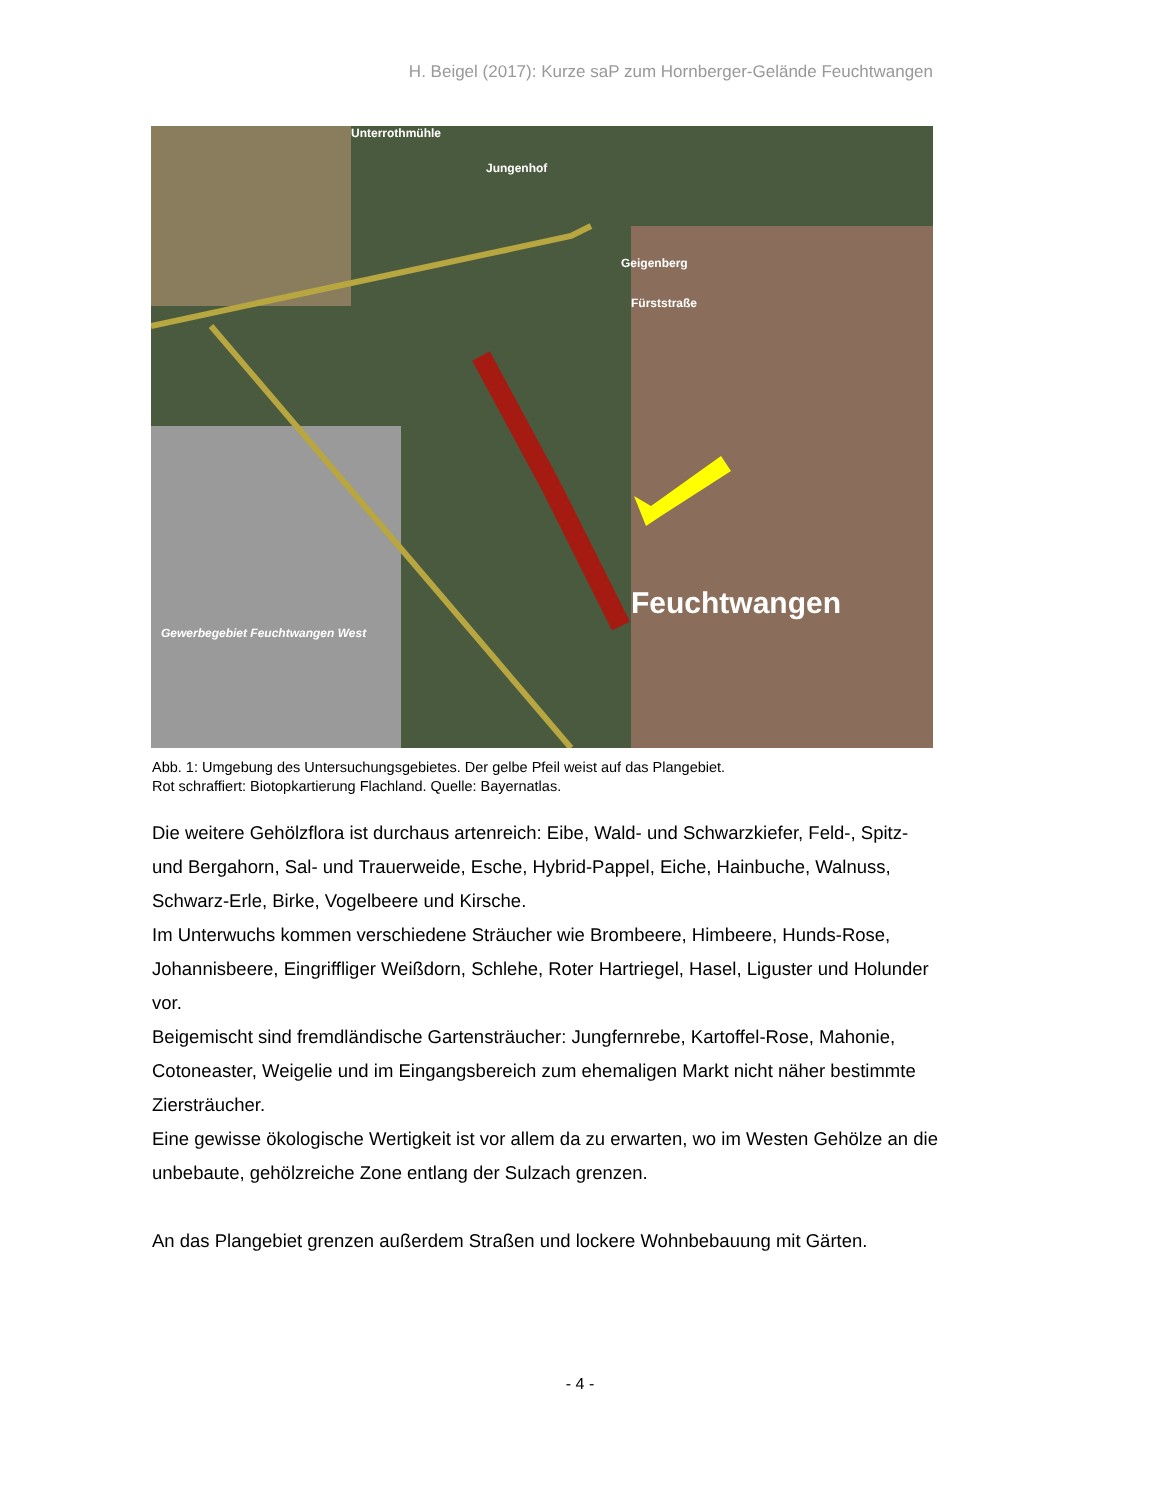H. Beigel (2017): Kurze saP zum Hornberger-Gelände Feuchtwangen
Unterrothmühle
Jungenhof
Geigenberg
Fürststraße
Feuchtwangen
Gewerbegebiet Feuchtwangen West
Abb. 1: Umgebung des Untersuchungsgebietes. Der gelbe Pfeil weist auf das Plangebiet.
Rot schraffiert: Biotopkartierung Flachland. Quelle: Bayernatlas.
Die weitere Gehölzflora ist durchaus artenreich: Eibe, Wald- und Schwarzkiefer, Feld-, Spitz- und Bergahorn, Sal- und Trauerweide, Esche, Hybrid-Pappel, Eiche, Hainbuche, Walnuss, Schwarz-Erle, Birke, Vogelbeere und Kirsche.
Im Unterwuchs kommen verschiedene Sträucher wie Brombeere, Himbeere, Hunds-Rose, Johannisbeere, Eingriffliger Weißdorn, Schlehe, Roter Hartriegel, Hasel, Liguster und Holunder vor.
Beigemischt sind fremdländische Gartensträucher: Jungfernrebe, Kartoffel-Rose, Mahonie, Cotoneaster, Weigelie und im Eingangsbereich zum ehemaligen Markt nicht näher bestimmte Ziersträucher.
Eine gewisse ökologische Wertigkeit ist vor allem da zu erwarten, wo im Westen Gehölze an die unbebaute, gehölzreiche Zone entlang der Sulzach grenzen.
An das Plangebiet grenzen außerdem Straßen und lockere Wohnbebauung mit Gärten.
- 4 -